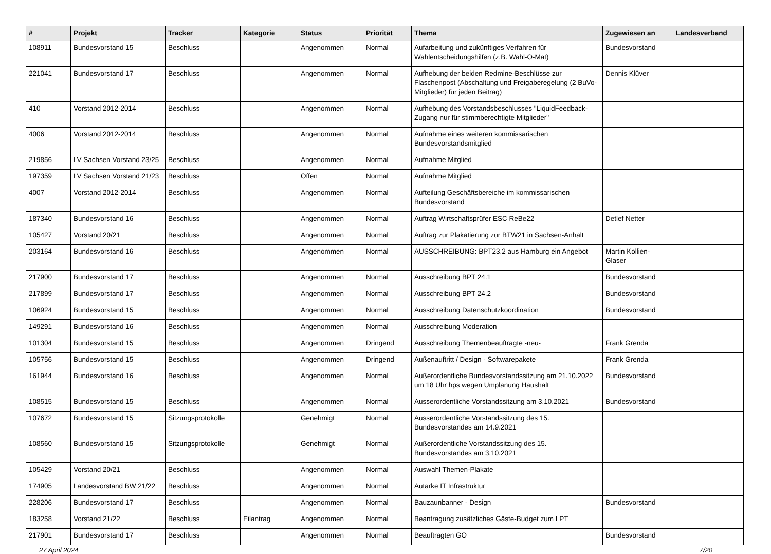| # | Projekt | Tracker | Kategorie | Status | Priorität | Thema | Zugewiesen an | Landesverband |
| --- | --- | --- | --- | --- | --- | --- | --- | --- |
| 108911 | Bundesvorstand 15 | Beschluss | | Angenommen | Normal | Aufarbeitung und zukünftiges Verfahren für Wahlentscheidungshilfen (z.B. Wahl-O-Mat) | Bundesvorstand | |
| 221041 | Bundesvorstand 17 | Beschluss | | Angenommen | Normal | Aufhebung der beiden Redmine-Beschlüsse zur Flaschenpost (Abschaltung und Freigaberegelung (2 BuVo-Mitglieder) für jeden Beitrag) | Dennis Klüver | |
| 410 | Vorstand 2012-2014 | Beschluss | | Angenommen | Normal | Aufhebung des Vorstandsbeschlusses "LiquidFeedback-Zugang nur für stimmberechtigte Mitglieder" | | |
| 4006 | Vorstand 2012-2014 | Beschluss | | Angenommen | Normal | Aufnahme eines weiteren kommissarischen Bundesvorstandsmitglied | | |
| 219856 | LV Sachsen Vorstand 23/25 | Beschluss | | Angenommen | Normal | Aufnahme Mitglied | | |
| 197359 | LV Sachsen Vorstand 21/23 | Beschluss | | Offen | Normal | Aufnahme Mitglied | | |
| 4007 | Vorstand 2012-2014 | Beschluss | | Angenommen | Normal | Aufteilung Geschäftsbereiche im kommissarischen Bundesvorstand | | |
| 187340 | Bundesvorstand 16 | Beschluss | | Angenommen | Normal | Auftrag Wirtschaftsprüfer ESC ReBe22 | Detlef Netter | |
| 105427 | Vorstand 20/21 | Beschluss | | Angenommen | Normal | Auftrag zur Plakatierung zur BTW21 in Sachsen-Anhalt | | |
| 203164 | Bundesvorstand 16 | Beschluss | | Angenommen | Normal | AUSSCHREIBUNG: BPT23.2 aus Hamburg ein Angebot | Martin Kollien-Glaser | |
| 217900 | Bundesvorstand 17 | Beschluss | | Angenommen | Normal | Ausschreibung BPT 24.1 | Bundesvorstand | |
| 217899 | Bundesvorstand 17 | Beschluss | | Angenommen | Normal | Ausschreibung BPT 24.2 | Bundesvorstand | |
| 106924 | Bundesvorstand 15 | Beschluss | | Angenommen | Normal | Ausschreibung Datenschutzkoordination | Bundesvorstand | |
| 149291 | Bundesvorstand 16 | Beschluss | | Angenommen | Normal | Ausschreibung Moderation | | |
| 101304 | Bundesvorstand 15 | Beschluss | | Angenommen | Dringend | Ausschreibung Themenbeauftragte -neu- | Frank Grenda | |
| 105756 | Bundesvorstand 15 | Beschluss | | Angenommen | Dringend | Außenauftritt / Design - Softwarepakete | Frank Grenda | |
| 161944 | Bundesvorstand 16 | Beschluss | | Angenommen | Normal | Außerordentliche Bundesvorstandssitzung am 21.10.2022 um 18 Uhr hps wegen Umplanung Haushalt | Bundesvorstand | |
| 108515 | Bundesvorstand 15 | Beschluss | | Angenommen | Normal | Ausserordentliche Vorstandssitzung am 3.10.2021 | Bundesvorstand | |
| 107672 | Bundesvorstand 15 | Sitzungsprotokolle | | Genehmigt | Normal | Ausserordentliche Vorstandssitzung des 15. Bundesvorstandes am 14.9.2021 | | |
| 108560 | Bundesvorstand 15 | Sitzungsprotokolle | | Genehmigt | Normal | Außerordentliche Vorstandssitzung des 15. Bundesvorstandes am 3.10.2021 | | |
| 105429 | Vorstand 20/21 | Beschluss | | Angenommen | Normal | Auswahl Themen-Plakate | | |
| 174905 | Landesvorstand BW 21/22 | Beschluss | | Angenommen | Normal | Autarke IT Infrastruktur | | |
| 228206 | Bundesvorstand 17 | Beschluss | | Angenommen | Normal | Bauzaunbanner - Design | Bundesvorstand | |
| 183258 | Vorstand 21/22 | Beschluss | Eilantrag | Angenommen | Normal | Beantragung zusätzliches Gäste-Budget zum LPT | | |
| 217901 | Bundesvorstand 17 | Beschluss | | Angenommen | Normal | Beauftragten GO | Bundesvorstand | |
27 April 2024 7/20